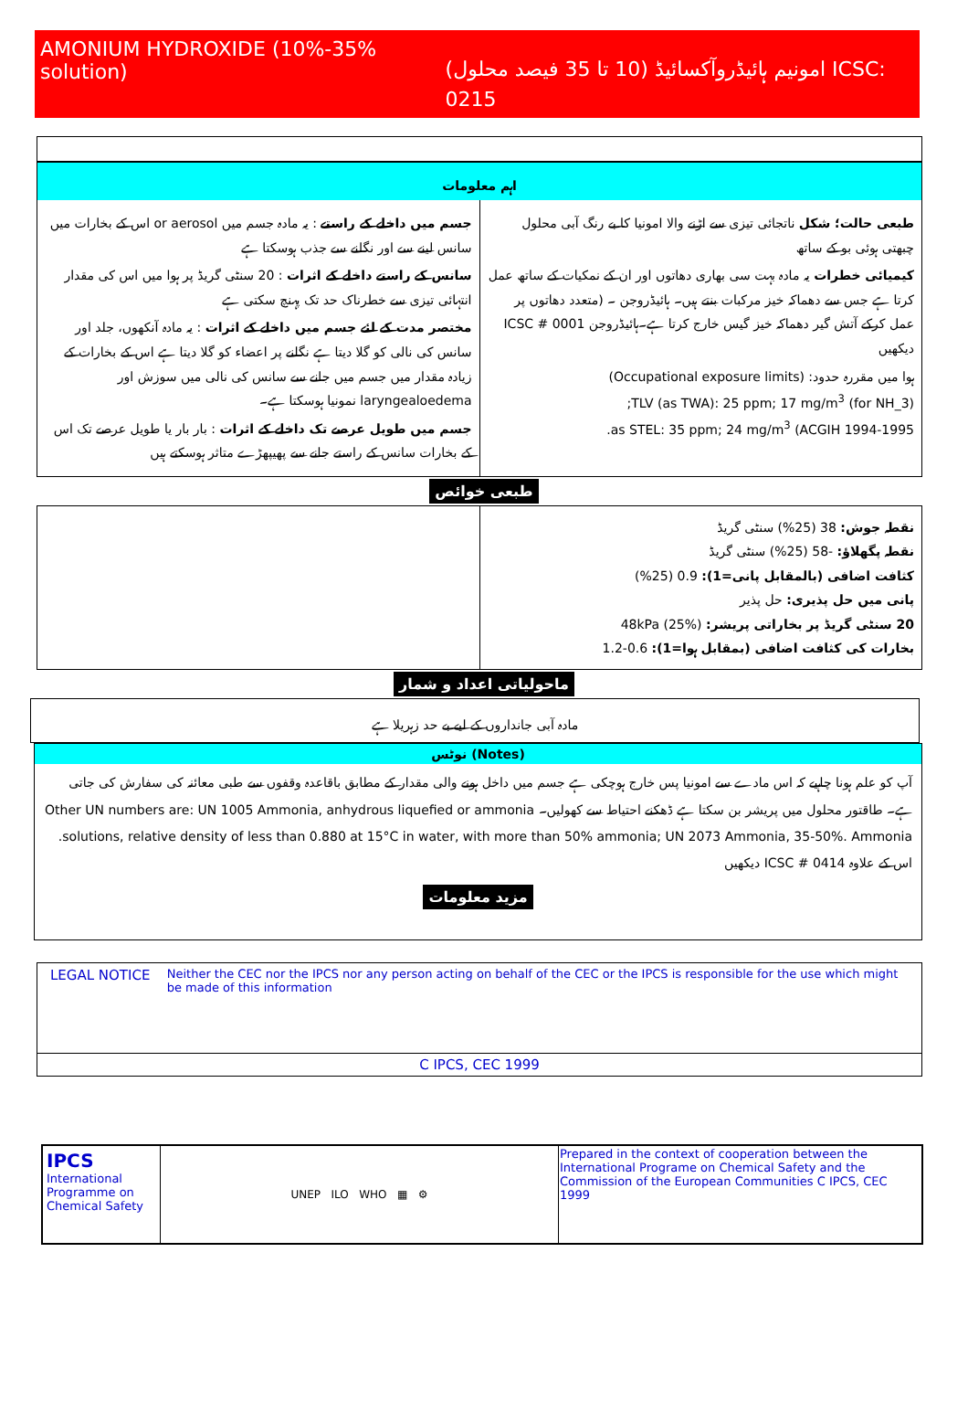AMONIUM HYDROXIDE (10%-35% solution) امونیم ہائیڈروآکسائیڈ (10 تا 35 فیصد محلول) ICSC: 0215
اہم معلومات
طبعی حالت؛ شکل ناتجائی تیزی سے اڑنے والا امونیا کا بے رنگ آبی محلول چبھتی ہوئی بو کے ساتھ
کیمیائی خطرات یہ مادہ بہت سی بھاری دھاتوں اور ان کے نمکیات کے ساتھ عمل کرتا ہے جس سے دھماکہ خیز مرکبات بنتے ہیں۔ ہائیڈروجن ۔ (متعدد دھاتوں پر عمل کرکے آتش گیر دھماکہ خیز گیس خارج کرتا ہے۔ہائیڈروجن ICSC # 0001 دیکھیں
ہوا میں مقررہ حدود: (Occupational exposure limits)
TLV (as TWA): 25 ppm; 17 mg/m<sup>3</sup> (for NH_3);
as STEL: 35 ppm; 24 mg/m<sup>3</sup> (ACGIH 1994-1995.
جسم میں داخلے کے راستے : یہ مادہ جسم میں or aerosol اس کے بخارات میں سانس لینے سے اور نگلنے سے جذب ہوسکتا ہے
سانس کے راستے داخلے کے اثرات : 20 سنٹی گریڈ پر ہوا میں اس کی مقدار انتہائی تیزی سے خطرناک حد تک پہنچ سکتی ہے
مختصر مدت کے لئے جسم میں داخلے کے اثرات : یہ مادہ آنکھوں، جلد اور سانس کی نالی کو گلا دیتا ہے نگلنے پر اعضاء کو گلا دیتا ہے اس کے بخارات کے زیادہ مقدار میں جسم میں جانے سے سانس کی نالی میں سوزش اور laryngealoedema نمونیا ہوسکتا ہے۔
جسم میں طویل عرصے تک داخلے کے اثرات : بار بار یا طویل عرصے تک اس کے بخارات سانس کے راستے جانے سے پھیپھڑے متاثر ہوسکتے ہیں
طبعی خوائص
نقطہ جوش: 38 (25%) سنٹی گریڈ
نقطہ پگھلاؤ: -58 (25%) سنٹی گریڈ
کثافت اضافی (بالمقابل پانی=1): 0.9 (25%)
پانی میں حل پذیری: حل پذیر
20 سنٹی گریڈ پر بخاراتی پریشر: 48kPa (25%)
بخارات کی کثافت اضافی (بمقابل ہوا=1): 0.6-1.2
ماحولیاتی اعداد و شمار
مادہ آبی جانداروں کے لیے بے حد زہریلا ہے
نوٹس (Notes)
آپ کو علم ہونا چاہیے کہ اس مادے سے امونیا پس خارج ہوچکی ہے جسم میں داخل ہونے والی مقدار کے مطابق باقاعدہ وقفوں سے طبی معائنہ کی سفارش کی جاتی ہے۔ طاقتور محلول میں پریشر بن سکتا ہے ڈھکنے احتیاط سے کھولیں۔ Other UN numbers are: UN 1005 Ammonia, anhydrous liquefied or ammonia solutions, relative density of less than 0.880 at 15°C in water, with more than 50% ammonia; UN 2073 Ammonia, 35-50%. Ammonia. اس کے علاوہ ICSC # 0414 دیکھیں
مزید معلومات
LEGAL NOTICE Neither the CEC nor the IPCS nor any person acting on behalf of the CEC or the IPCS is responsible for the use which might be made of this information
C IPCS, CEC 1999
| IPCS International Programme on Chemical Safety | UNEP ILO WHO ▦ ⚙ | Prepared in the context of cooperation between the International Programe on Chemical Safety and the Commission of the European Communities C IPCS, CEC 1999 |